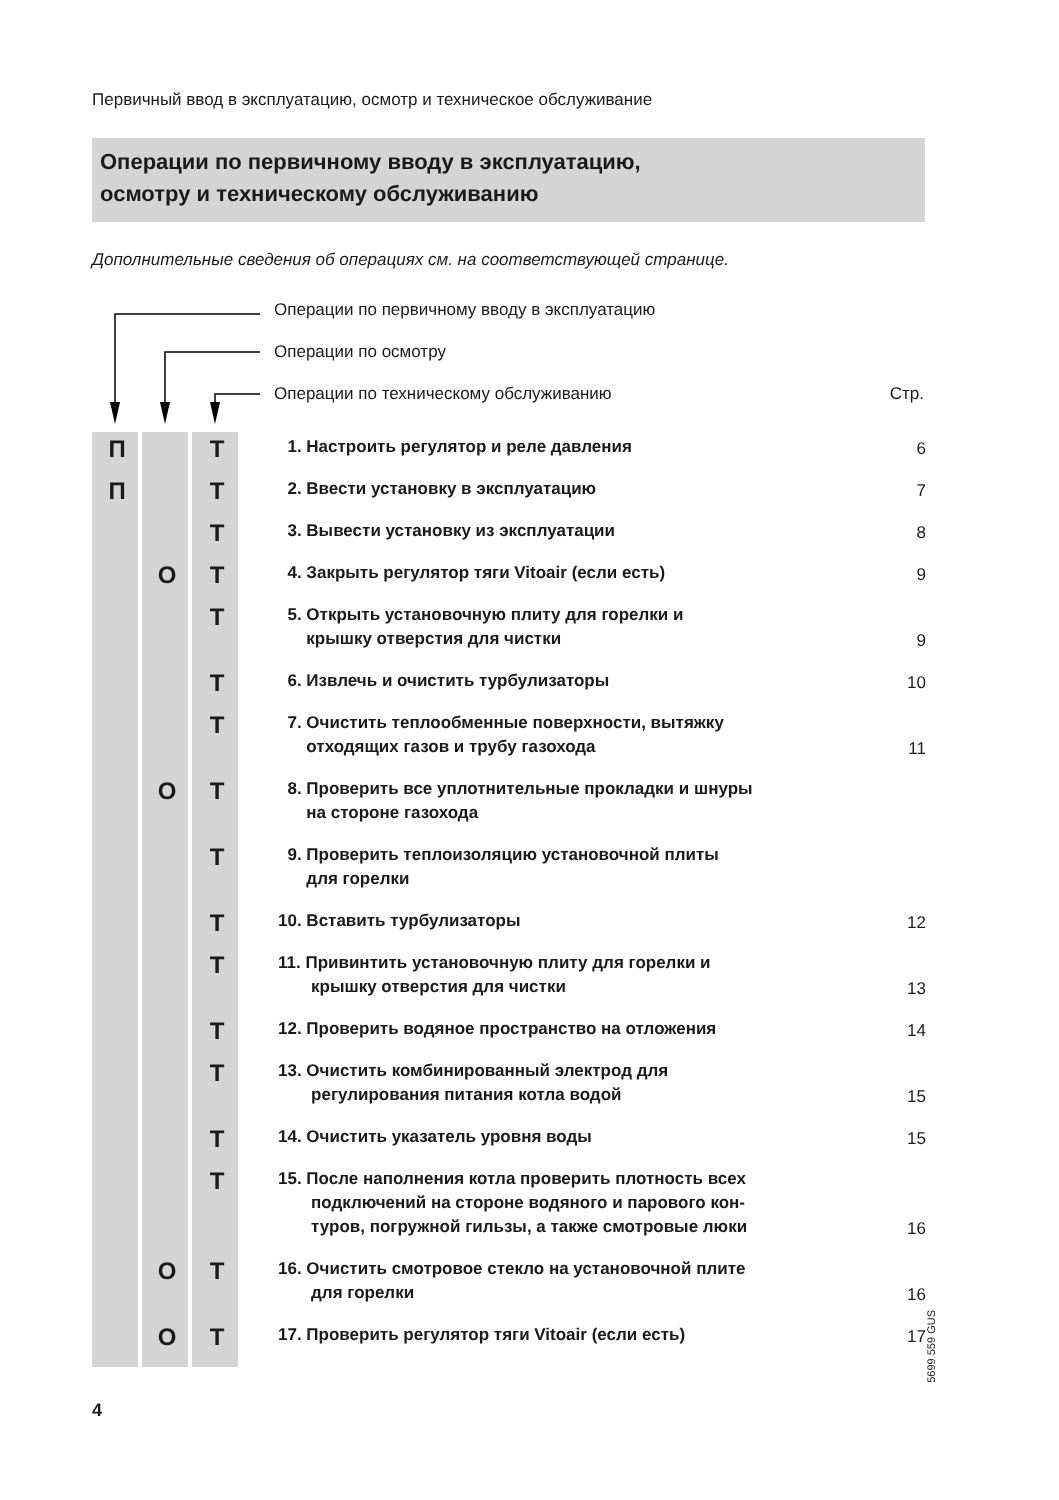Первичный ввод в эксплуатацию, осмотр и техническое обслуживание
Операции по первичному вводу в эксплуатацию,
осмотру и техническому обслуживанию
Дополнительные сведения об операциях см. на соответствующей странице.
Операции по первичному вводу в эксплуатацию
Операции по осмотру
Операции по техническому обслуживанию Стр.
| П | | Т | 1. Настроить регулятор и реле давления | 6 |
| П | | Т | 2. Ввести установку в эксплуатацию | 7 |
| | | Т | 3. Вывести установку из эксплуатации | 8 |
| | О | Т | 4. Закрыть регулятор тяги Vitoair (если есть) | 9 |
| | | Т | 5. Открыть установочную плиту для горелки и крышку отверстия для чистки | 9 |
| | | Т | 6. Извлечь и очистить турбулизаторы | 10 |
| | | Т | 7. Очистить теплообменные поверхности, вытяжку отходящих газов и трубу газохода | 11 |
| | О | Т | 8. Проверить все уплотнительные прокладки и шнуры на стороне газохода | |
| | | Т | 9. Проверить теплоизоляцию установочной плиты для горелки | |
| | | Т | 10. Вставить турбулизаторы | 12 |
| | | Т | 11. Привинтить установочную плиту для горелки и крышку отверстия для чистки | 13 |
| | | Т | 12. Проверить водяное пространство на отложения | 14 |
| | | Т | 13. Очистить комбинированный электрод для регулирования питания котла водой | 15 |
| | | Т | 14. Очистить указатель уровня воды | 15 |
| | | Т | 15. После наполнения котла проверить плотность всех подключений на стороне водяного и парового кон- туров, погружной гильзы, а также смотровые люки | 16 |
| | О | Т | 16. Очистить смотровое стекло на установочной плите для горелки | 16 |
| | О | Т | 17. Проверить регулятор тяги Vitoair (если есть) | 17 |
5699 559 GUS
4